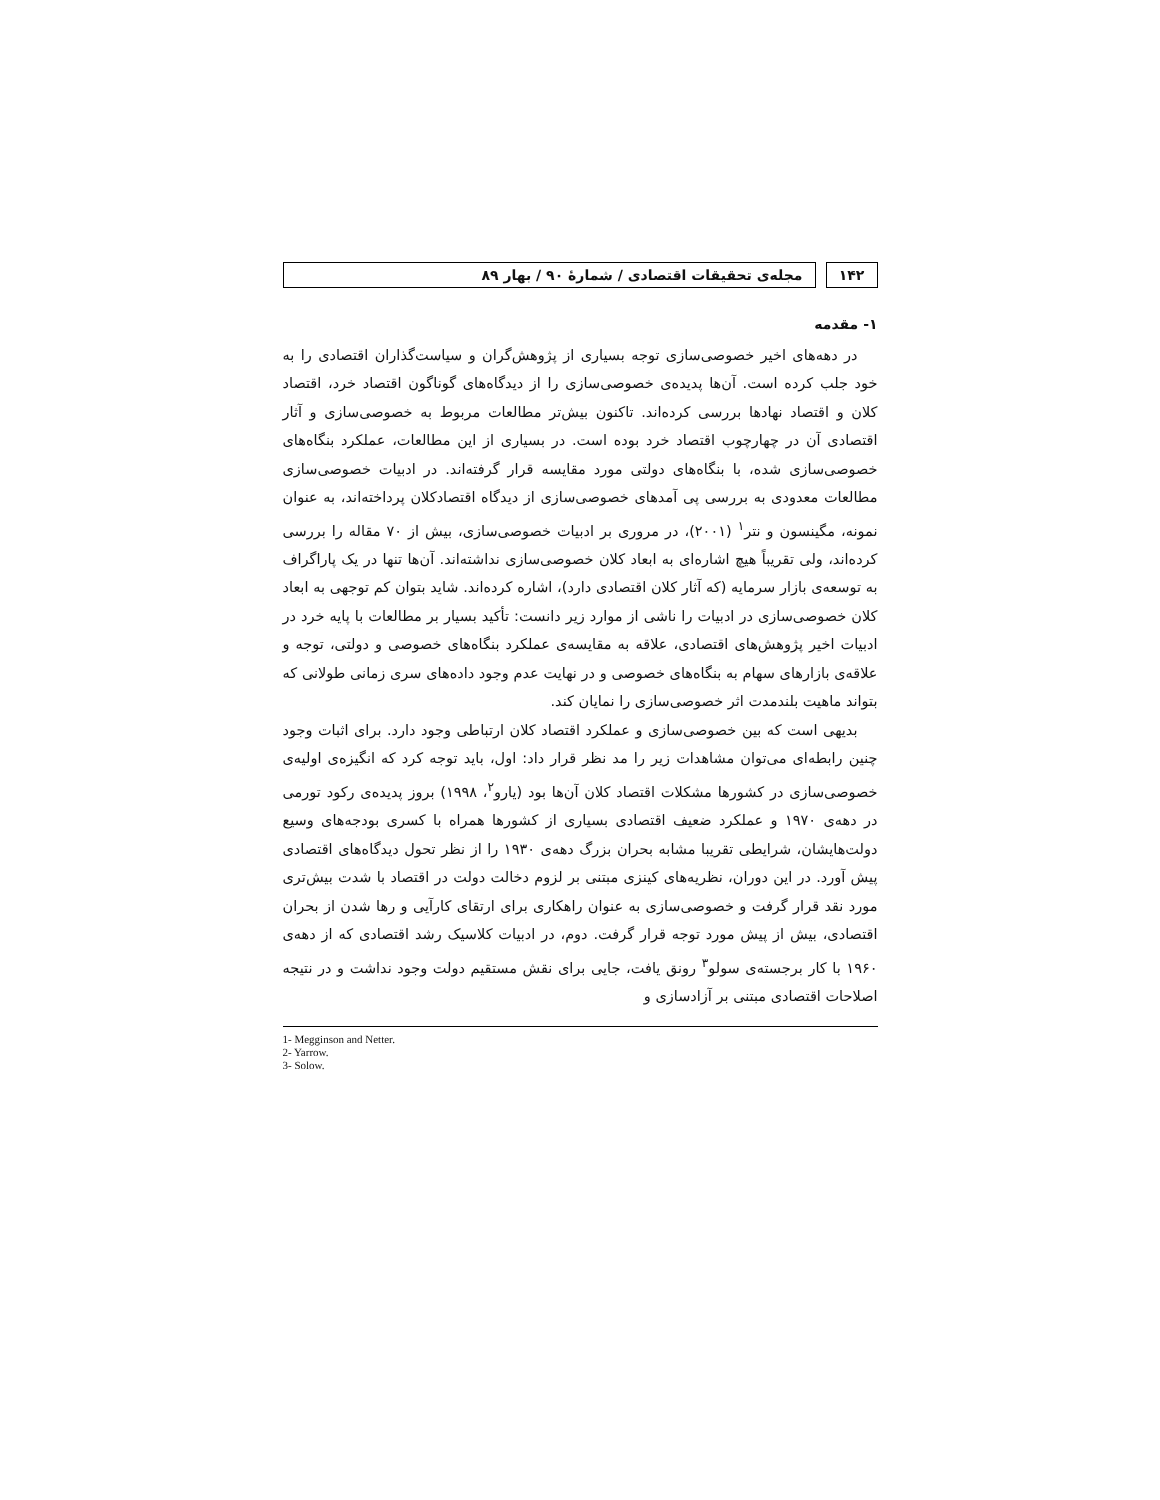۱۴۲ مجله‌ی تحقیقات اقتصادی / شمارهٔ ۹۰ / بهار ۸۹
۱- مقدمه
در دهه‌های اخیر خصوصی‌سازی توجه بسیاری از پژوهش‌گران و سیاست‌گذاران اقتصادی را به خود جلب کرده است. آن‌ها پدیده‌ی خصوصی‌سازی را از دیدگاه‌های گوناگون اقتصاد خرد، اقتصاد کلان و اقتصاد نهادها بررسی کرده‌اند. تاکنون بیش‌تر مطالعات مربوط به خصوصی‌سازی و آثار اقتصادی آن در چهارچوب اقتصاد خرد بوده است. در بسیاری از این مطالعات، عملکرد بنگاه‌های خصوصی‌سازی شده، با بنگاه‌های دولتی مورد مقایسه قرار گرفته‌اند. در ادبیات خصوصی‌سازی مطالعات معدودی به بررسی پی آمدهای خصوصی‌سازی از دیدگاه اقتصادکلان پرداخته‌اند، به عنوان نمونه، مگینسون و نتر<sup>۱</sup> (۲۰۰۱)، در مروری بر ادبیات خصوصی‌سازی، بیش از ۷۰ مقاله را بررسی کرده‌اند، ولی تقریباً هیچ اشاره‌ای به ابعاد کلان خصوصی‌سازی نداشته‌اند. آن‌ها تنها در یک پاراگراف به توسعه‌ی بازار سرمایه (که آثار کلان اقتصادی دارد)، اشاره کرده‌اند. شاید بتوان کم توجهی به ابعاد کلان خصوصی‌سازی در ادبیات را ناشی از موارد زیر دانست: تأکید بسیار بر مطالعات با پایه خرد در ادبیات اخیر پژوهش‌های اقتصادی، علاقه به مقایسه‌ی عملکرد بنگاه‌های خصوصی و دولتی، توجه و علاقه‌ی بازارهای سهام به بنگاه‌های خصوصی و در نهایت عدم وجود داده‌های سری زمانی طولانی که بتواند ماهیت بلندمدت اثر خصوصی‌سازی را نمایان کند.
بدیهی است که بین خصوصی‌سازی و عملکرد اقتصاد کلان ارتباطی وجود دارد. برای اثبات وجود چنین رابطه‌ای می‌توان مشاهدات زیر را مد نظر قرار داد: اول، باید توجه کرد که انگیزه‌ی اولیه‌ی خصوصی‌سازی در کشورها مشکلات اقتصاد کلان آن‌ها بود (یارو<sup>۲</sup>، ۱۹۹۸) بروز پدیده‌ی رکود تورمی در دهه‌ی ۱۹۷۰ و عملکرد ضعیف اقتصادی بسیاری از کشورها همراه با کسری بودجه‌های وسیع دولت‌هایشان، شرایطی تقریبا مشابه بحران بزرگ دهه‌ی ۱۹۳۰ را از نظر تحول دیدگاه‌های اقتصادی پیش آورد. در این دوران، نظریه‌های کینزی مبتنی بر لزوم دخالت دولت در اقتصاد با شدت بیش‌تری مورد نقد قرار گرفت و خصوصی‌سازی به عنوان راهکاری برای ارتقای کارآیی و رها شدن از بحران اقتصادی، بیش از پیش مورد توجه قرار گرفت. دوم، در ادبیات کلاسیک رشد اقتصادی که از دهه‌ی ۱۹۶۰ با کار برجسته‌ی سولو<sup>۳</sup> رونق یافت، جایی برای نقش مستقیم دولت وجود نداشت و در نتیجه اصلاحات اقتصادی مبتنی بر آزادسازی و
1- Megginson and Netter.
2- Yarrow.
3- Solow.